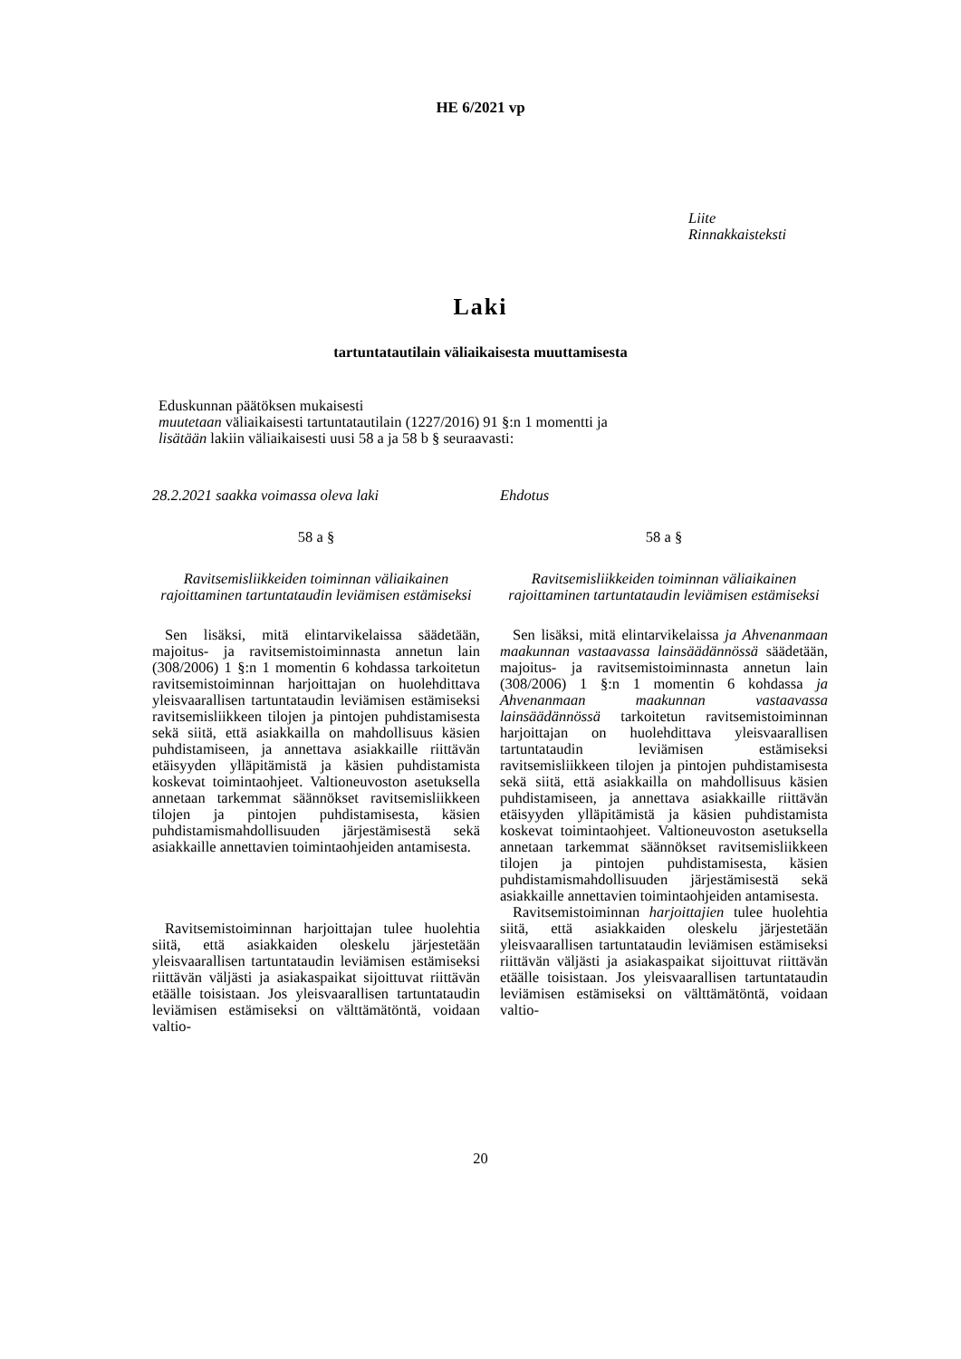HE 6/2021 vp
Liite
Rinnakkaisteksti
Laki
tartuntatautilain väliaikaisesta muuttamisesta
Eduskunnan päätöksen mukaisesti
muutetaan väliaikaisesti tartuntatautilain (1227/2016) 91 §:n 1 momentti ja
lisätään lakiin väliaikaisesti uusi 58 a ja 58 b § seuraavasti:
28.2.2021 saakka voimassa oleva laki
58 a §
Ravitsemisliikkeiden toiminnan väliaikainen rajoittaminen tartuntataudin leviämisen estämiseksi
Sen lisäksi, mitä elintarvikelaissa säädetään, majoitus- ja ravitsemistoiminnasta annetun lain (308/2006) 1 §:n 1 momentin 6 kohdassa tarkoitetun ravitsemistoiminnan harjoittajan on huolehdittava yleisvaarallisen tartuntataudin leviämisen estämiseksi ravitsemisliikkeen tilojen ja pintojen puhdistamisesta sekä siitä, että asiakkailla on mahdollisuus käsien puhdistamiseen, ja annettava asiakkaille riittävän etäisyyden ylläpitämistä ja käsien puhdistamista koskevat toimintaohjeet. Valtioneuvoston asetuksella annetaan tarkemmat säännökset ravitsemisliikkeen tilojen ja pintojen puhdistamisesta, käsien puhdistamismahdollisuuden järjestämisestä sekä asiakkaille annettavien toimintaohjeiden antamisesta.
Ravitsemistoiminnan harjoittajan tulee huolehtia siitä, että asiakkaiden oleskelu järjestetään yleisvaarallisen tartuntataudin leviämisen estämiseksi riittävän väljästi ja asiakaspaikat sijoittuvat riittävän etäälle toisistaan. Jos yleisvaarallisen tartuntataudin leviämisen estämiseksi on välttämätöntä, voidaan valtio-
Ehdotus
58 a §
Ravitsemisliikkeiden toiminnan väliaikainen rajoittaminen tartuntataudin leviämisen estämiseksi
Sen lisäksi, mitä elintarvikelaissa ja Ahvenanmaan maakunnan vastaavassa lainsäädännössä säädetään, majoitus- ja ravitsemistoiminnasta annetun lain (308/2006) 1 §:n 1 momentin 6 kohdassa ja Ahvenanmaan maakunnan vastaavassa lainsäädännössä tarkoitetun ravitsemistoiminnan harjoittajan on huolehdittava yleisvaarallisen tartuntataudin leviämisen estämiseksi ravitsemisliikkeen tilojen ja pintojen puhdistamisesta sekä siitä, että asiakkailla on mahdollisuus käsien puhdistamiseen, ja annettava asiakkaille riittävän etäisyyden ylläpitämistä ja käsien puhdistamista koskevat toimintaohjeet. Valtioneuvoston asetuksella annetaan tarkemmat säännökset ravitsemisliikkeen tilojen ja pintojen puhdistamisesta, käsien puhdistamismahdollisuuden järjestämisestä sekä asiakkaille annettavien toimintaohjeiden antamisesta.
Ravitsemistoiminnan harjoittajien tulee huolehtia siitä, että asiakkaiden oleskelu järjestetään yleisvaarallisen tartuntataudin leviämisen estämiseksi riittävän väljästi ja asiakaspaikat sijoittuvat riittävän etäälle toisistaan. Jos yleisvaarallisen tartuntataudin leviämisen estämiseksi on välttämätöntä, voidaan valtio-
20